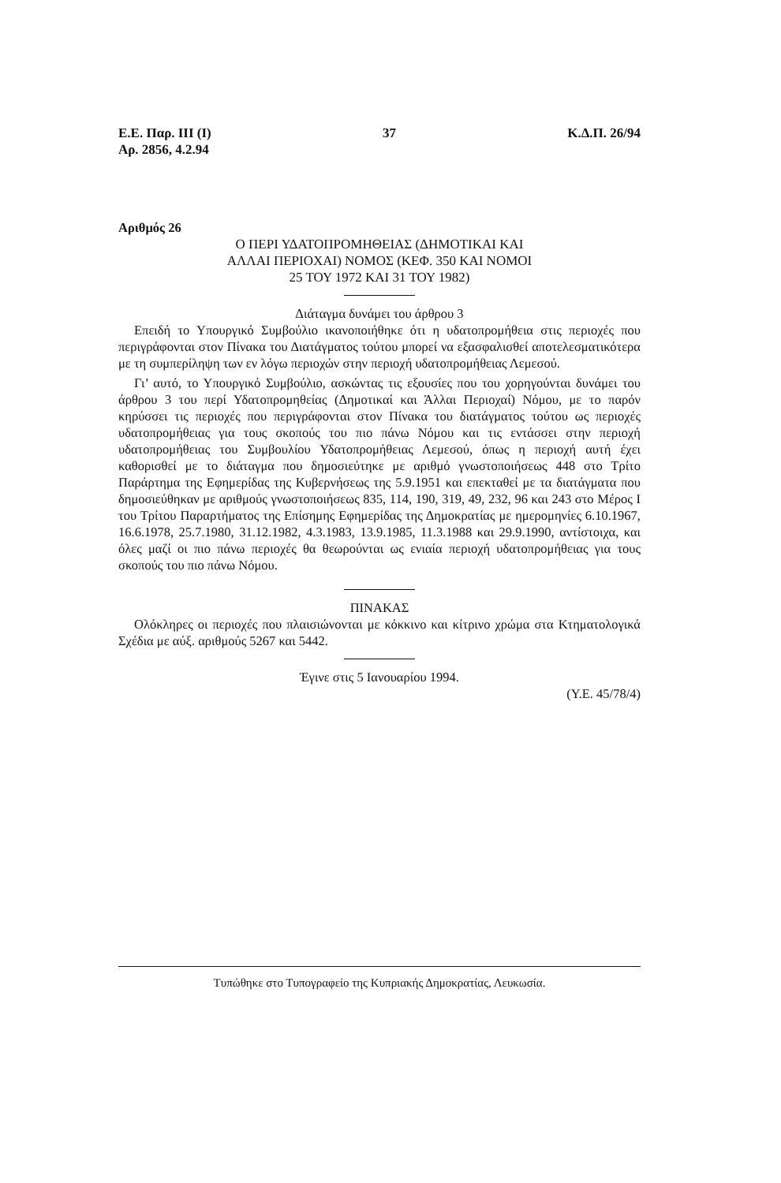Ε.Ε. Παρ. ΙΙΙ (Ι)
Αρ. 2856, 4.2.94
37 Κ.Δ.Π. 26/94
Αριθμός 26
Ο ΠΕΡΙ ΥΔΑΤΟΠΡΟΜΗΘΕΙΑΣ (ΔΗΜΟΤΙΚΑΙ ΚΑΙ
ΑΛΛΑΙ ΠΕΡΙΟΧΑΙ) ΝΟΜΟΣ (ΚΕΦ. 350 ΚΑΙ ΝΟΜΟΙ
25 ΤΟΥ 1972 ΚΑΙ 31 ΤΟΥ 1982)
Διάταγμα δυνάμει του άρθρου 3
Επειδή το Υπουργικό Συμβούλιο ικανοποιήθηκε ότι η υδατοπρομήθεια στις περιοχές που περιγράφονται στον Πίνακα του Διατάγματος τούτου μπορεί να εξασφαλισθεί αποτελεσματικότερα με τη συμπερίληψη των εν λόγω περιοχών στην περιοχή υδατοπρομήθειας Λεμεσού.
Γι’ αυτό, το Υπουργικό Συμβούλιο, ασκώντας τις εξουσίες που του χορηγούνται δυνάμει του άρθρου 3 του περί Υδατοπρομηθείας (Δημοτικαί και Άλλαι Περιοχαί) Νόμου, με το παρόν κηρύσσει τις περιοχές που περιγράφονται στον Πίνακα του διατάγματος τούτου ως περιοχές υδατοπρομήθειας για τους σκοπούς του πιο πάνω Νόμου και τις εντάσσει στην περιοχή υδατοπρομήθειας του Συμβουλίου Υδατοπρομήθειας Λεμεσού, όπως η περιοχή αυτή έχει καθορισθεί με το διάταγμα που δημοσιεύτηκε με αριθμό γνωστοποιήσεως 448 στο Τρίτο Παράρτημα της Εφημερίδας της Κυβερνήσεως της 5.9.1951 και επεκταθεί με τα διατάγματα που δημοσιεύθηκαν με αριθμούς γνωστοποιήσεως 835, 114, 190, 319, 49, 232, 96 και 243 στο Μέρος Ι του Τρίτου Παραρτήματος της Επίσημης Εφημερίδας της Δημοκρατίας με ημερομηνίες 6.10.1967, 16.6.1978, 25.7.1980, 31.12.1982, 4.3.1983, 13.9.1985, 11.3.1988 και 29.9.1990, αντίστοιχα, και όλες μαζί οι πιο πάνω περιοχές θα θεωρούνται ως ενιαία περιοχή υδατοπρομήθειας για τους σκοπούς του πιο πάνω Νόμου.
ΠΙΝΑΚΑΣ
Ολόκληρες οι περιοχές που πλαισιώνονται με κόκκινο και κίτρινο χρώμα στα Κτηματολογικά Σχέδια με αύξ. αριθμούς 5267 και 5442.
Έγινε στις 5 Ιανουαρίου 1994.
(Υ.Ε. 45/78/4)
Τυπώθηκε στο Τυπογραφείο της Κυπριακής Δημοκρατίας, Λευκωσία.